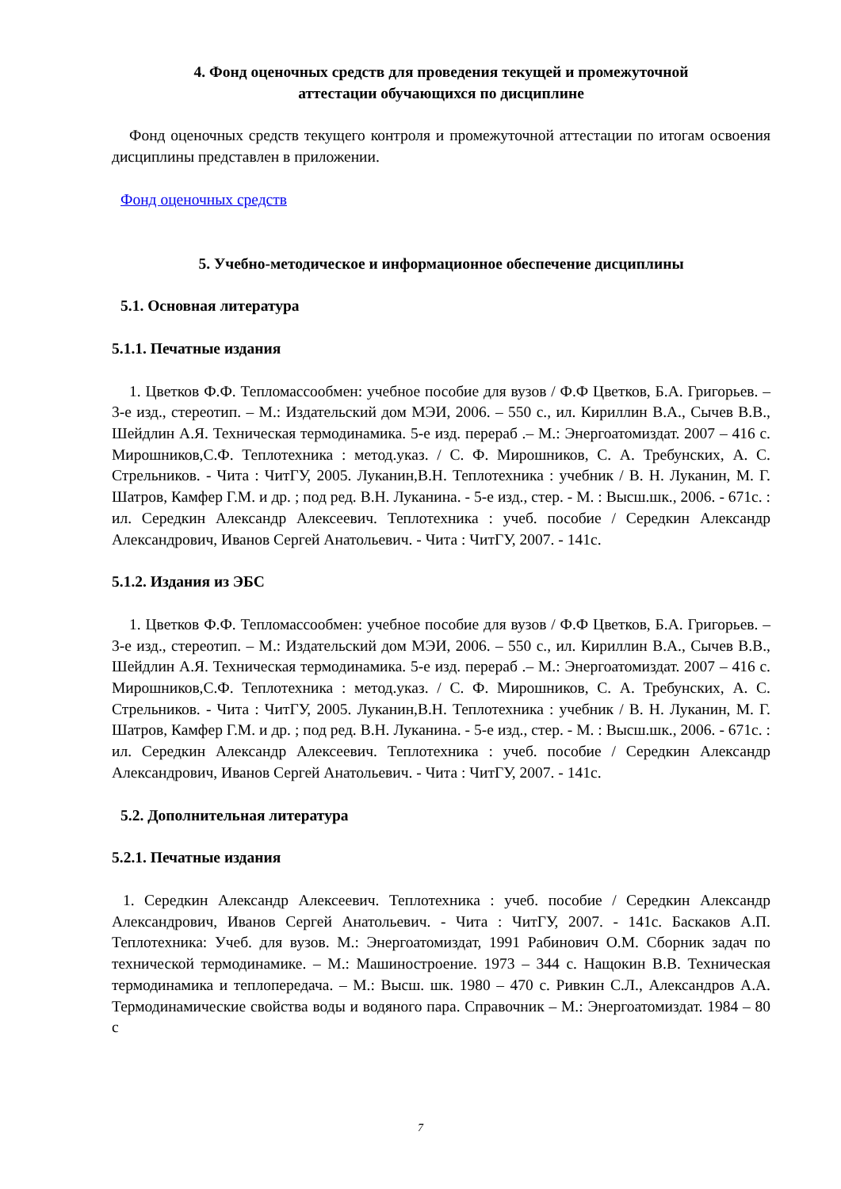4. Фонд оценочных средств для проведения текущей и промежуточной
аттестации обучающихся по дисциплине
Фонд оценочных средств текущего контроля и промежуточной аттестации по итогам освоения дисциплины представлен в приложении.
Фонд оценочных средств
5. Учебно-методическое и информационное обеспечение дисциплины
5.1. Основная литература
5.1.1. Печатные издания
1. Цветков Ф.Ф. Тепломассообмен: учебное пособие для вузов / Ф.Ф Цветков, Б.А. Григорьев. – 3-е изд., стереотип. – М.: Издательский дом МЭИ, 2006. – 550 с., ил. Кириллин В.А., Сычев В.В., Шейдлин А.Я. Техническая термодинамика. 5-е изд. перераб .– М.: Энергоатомиздат. 2007 – 416 с. Мирошников,С.Ф. Теплотехника : метод.указ. / С. Ф. Мирошников, С. А. Требунских, А. С. Стрельников. - Чита : ЧитГУ, 2005. Луканин,В.Н. Теплотехника : учебник / В. Н. Луканин, М. Г. Шатров, Камфер Г.М. и др. ; под ред. В.Н. Луканина. - 5-е изд., стер. - М. : Высш.шк., 2006. - 671с. : ил. Середкин Александр Алексеевич. Теплотехника : учеб. пособие / Середкин Александр Александрович, Иванов Сергей Анатольевич. - Чита : ЧитГУ, 2007. - 141с.
5.1.2. Издания из ЭБС
1. Цветков Ф.Ф. Тепломассообмен: учебное пособие для вузов / Ф.Ф Цветков, Б.А. Григорьев. – 3-е изд., стереотип. – М.: Издательский дом МЭИ, 2006. – 550 с., ил. Кириллин В.А., Сычев В.В., Шейдлин А.Я. Техническая термодинамика. 5-е изд. перераб .– М.: Энергоатомиздат. 2007 – 416 с. Мирошников,С.Ф. Теплотехника : метод.указ. / С. Ф. Мирошников, С. А. Требунских, А. С. Стрельников. - Чита : ЧитГУ, 2005. Луканин,В.Н. Теплотехника : учебник / В. Н. Луканин, М. Г. Шатров, Камфер Г.М. и др. ; под ред. В.Н. Луканина. - 5-е изд., стер. - М. : Высш.шк., 2006. - 671с. : ил. Середкин Александр Алексеевич. Теплотехника : учеб. пособие / Середкин Александр Александрович, Иванов Сергей Анатольевич. - Чита : ЧитГУ, 2007. - 141с.
5.2. Дополнительная литература
5.2.1. Печатные издания
1. Середкин Александр Алексеевич. Теплотехника : учеб. пособие / Середкин Александр Александрович, Иванов Сергей Анатольевич. - Чита : ЧитГУ, 2007. - 141с. Баскаков А.П. Теплотехника: Учеб. для вузов. М.: Энергоатомиздат, 1991 Рабинович О.М. Сборник задач по технической термодинамике. – М.: Машиностроение. 1973 – 344 с. Нащокин В.В. Техническая термодинамика и теплопередача. – М.: Высш. шк. 1980 – 470 с. Ривкин С.Л., Александров А.А. Термодинамические свойства воды и водяного пара. Справочник – М.: Энергоатомиздат. 1984 – 80 с
7